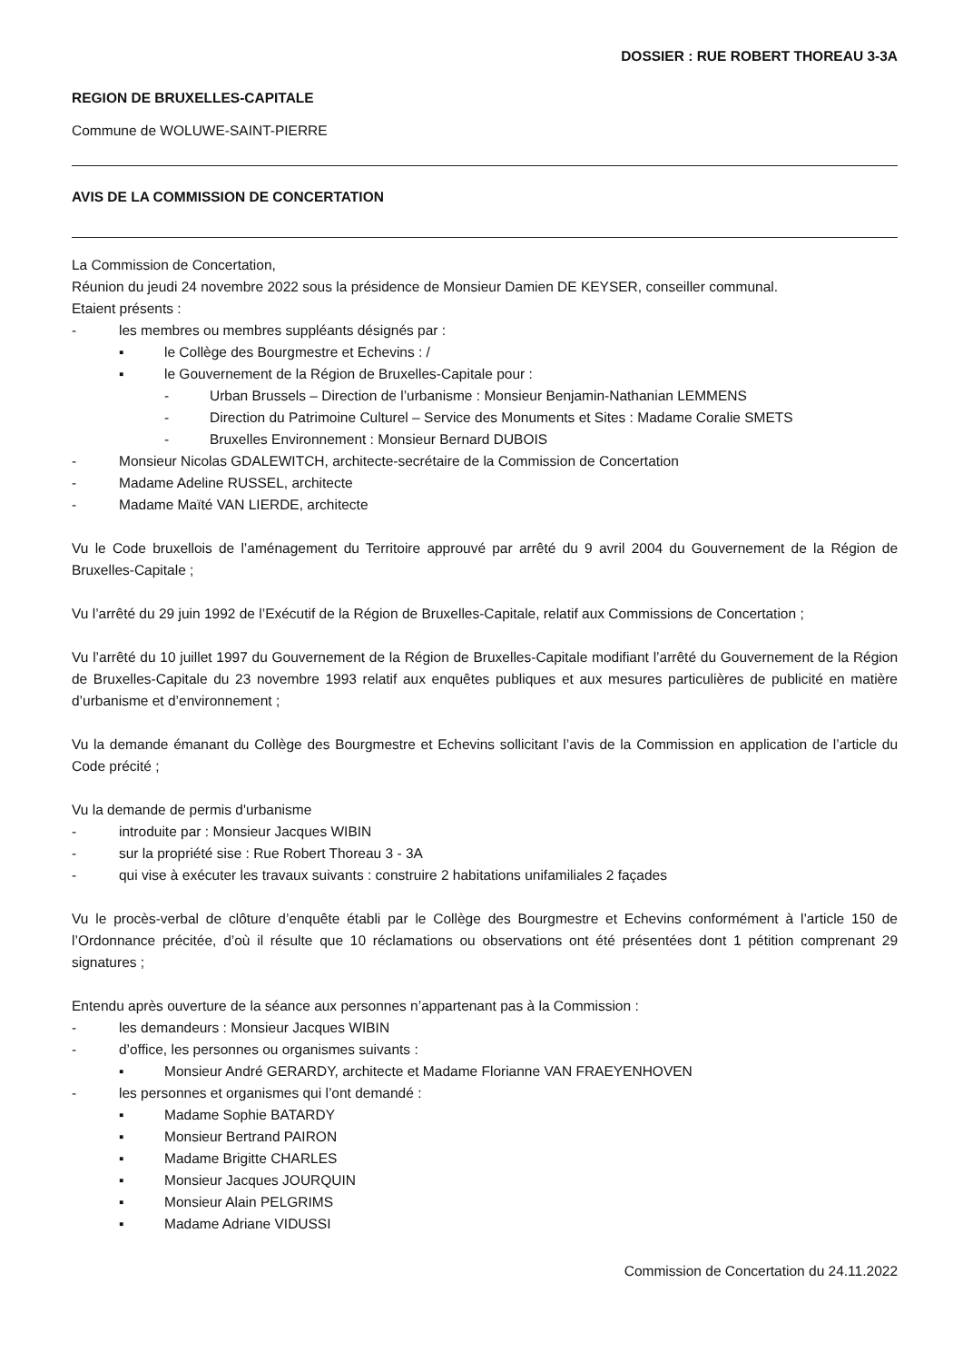DOSSIER : RUE ROBERT THOREAU 3-3A
REGION DE BRUXELLES-CAPITALE
Commune de WOLUWE-SAINT-PIERRE
AVIS DE LA COMMISSION DE CONCERTATION
La Commission de Concertation,
Réunion du jeudi 24 novembre 2022 sous la présidence de Monsieur Damien DE KEYSER, conseiller communal.
Etaient présents :
- les membres ou membres suppléants désignés par :
▪ le Collège des Bourgmestre et Echevins : /
▪ le Gouvernement de la Région de Bruxelles-Capitale pour :
- Urban Brussels – Direction de l’urbanisme : Monsieur Benjamin-Nathanian LEMMENS
- Direction du Patrimoine Culturel – Service des Monuments et Sites : Madame Coralie SMETS
- Bruxelles Environnement : Monsieur Bernard DUBOIS
- Monsieur Nicolas GDALEWITCH, architecte-secrétaire de la Commission de Concertation
- Madame Adeline RUSSEL, architecte
- Madame Maïté VAN LIERDE, architecte
Vu le Code bruxellois de l’aménagement du Territoire approuvé par arrêté du 9 avril 2004 du Gouvernement de la Région de Bruxelles-Capitale ;
Vu l’arrêté du 29 juin 1992 de l’Exécutif de la Région de Bruxelles-Capitale, relatif aux Commissions de Concertation ;
Vu l’arrêté du 10 juillet 1997 du Gouvernement de la Région de Bruxelles-Capitale modifiant l’arrêté du Gouvernement de la Région de Bruxelles-Capitale du 23 novembre 1993 relatif aux enquêtes publiques et aux mesures particulières de publicité en matière d’urbanisme et d’environnement ;
Vu la demande émanant du Collège des Bourgmestre et Echevins sollicitant l’avis de la Commission en application de l’article du Code précité ;
Vu la demande de permis d'urbanisme
- introduite par : Monsieur Jacques WIBIN
- sur la propriété sise : Rue Robert Thoreau 3 - 3A
- qui vise à exécuter les travaux suivants : construire 2 habitations unifamiliales 2 façades
Vu le procès-verbal de clôture d’enquête établi par le Collège des Bourgmestre et Echevins conformément à l’article 150 de l’Ordonnance précitée, d’où il résulte que 10 réclamations ou observations ont été présentées dont 1 pétition comprenant 29 signatures ;
Entendu après ouverture de la séance aux personnes n’appartenant pas à la Commission :
- les demandeurs : Monsieur Jacques WIBIN
- d’office, les personnes ou organismes suivants :
▪ Monsieur André GERARDY, architecte et Madame Florianne VAN FRAEYENHOVEN
- les personnes et organismes qui l’ont demandé :
▪ Madame Sophie BATARDY
▪ Monsieur Bertrand PAIRON
▪ Madame Brigitte CHARLES
▪ Monsieur Jacques JOURQUIN
▪ Monsieur Alain PELGRIMS
▪ Madame Adriane VIDUSSI
Commission de Concertation du 24.11.2022